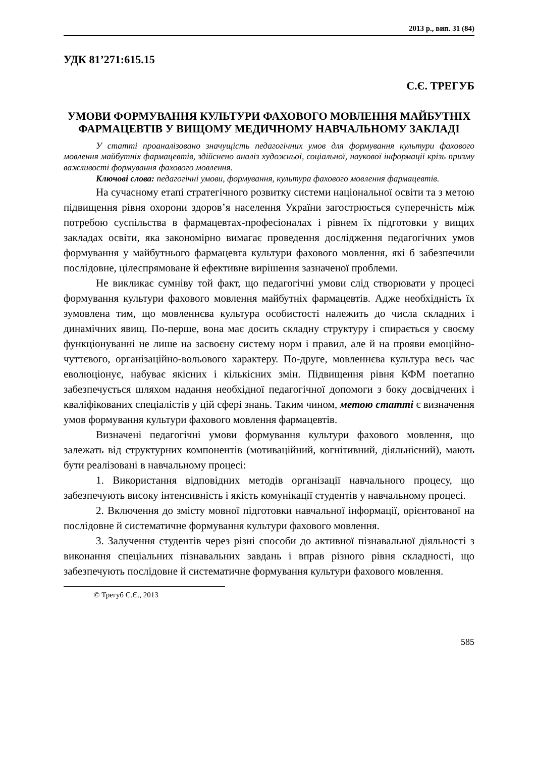2013 р., вип. 31 (84)
УДК 81’271:615.15
С.Є. ТРЕГУБ
УМОВИ ФОРМУВАННЯ КУЛЬТУРИ ФАХОВОГО МОВЛЕННЯ МАЙБУТНІХ ФАРМАЦЕВТІВ У ВИЩОМУ МЕДИЧНОМУ НАВЧАЛЬНОМУ ЗАКЛАДІ
У статті проаналізовано значущість педагогічних умов для формування культури фахового мовлення майбутніх фармацевтів, здійснено аналіз художньої, соціальної, наукової інформації крізь призму важливості формування фахового мовлення.
Ключові слова: педагогічні умови, формування, культура фахового мовлення фармацевтів.
На сучасному етапі стратегічного розвитку системи національної освіти та з метою підвищення рівня охорони здоров’я населення України загострюється суперечність між потребою суспільства в фармацевтах-професіоналах і рівнем їх підготовки у вищих закладах освіти, яка закономірно вимагає проведення дослідження педагогічних умов формування у майбутнього фармацевта культури фахового мовлення, які б забезпечили послідовне, цілеспрямоване й ефективне вирішення зазначеної проблеми.
Не викликає сумніву той факт, що педагогічні умови слід створювати у процесі формування культури фахового мовлення майбутніх фармацевтів. Адже необхідність їх зумовлена тим, що мовленнєва культура особистості належить до числа складних і динамічних явищ. По-перше, вона має досить складну структуру і спирається у своєму функціонуванні не лише на засвоєну систему норм і правил, але й на прояви емоційно-чуттєвого, організаційно-вольового характеру. По-друге, мовленнєва культура весь час еволюціонує, набуває якісних і кількісних змін. Підвищення рівня КФМ поетапно забезпечується шляхом надання необхідної педагогічної допомоги з боку досвідчених і кваліфікованих спеціалістів у цій сфері знань. Таким чином, метою статті є визначення умов формування культури фахового мовлення фармацевтів.
Визначені педагогічні умови формування культури фахового мовлення, що залежать від структурних компонентів (мотиваційний, когнітивний, діяльнісний), мають бути реалізовані в навчальному процесі:
1. Використання відповідних методів організації навчального процесу, що забезпечують високу інтенсивність і якість комунікації студентів у навчальному процесі.
2. Включення до змісту мовної підготовки навчальної інформації, орієнтованої на послідовне й систематичне формування культури фахового мовлення.
3. Залучення студентів через різні способи до активної пізнавальної діяльності з виконання спеціальних пізнавальних завдань і вправ різного рівня складності, що забезпечують послідовне й систематичне формування культури фахового мовлення.
© Трегуб С.Є., 2013
585